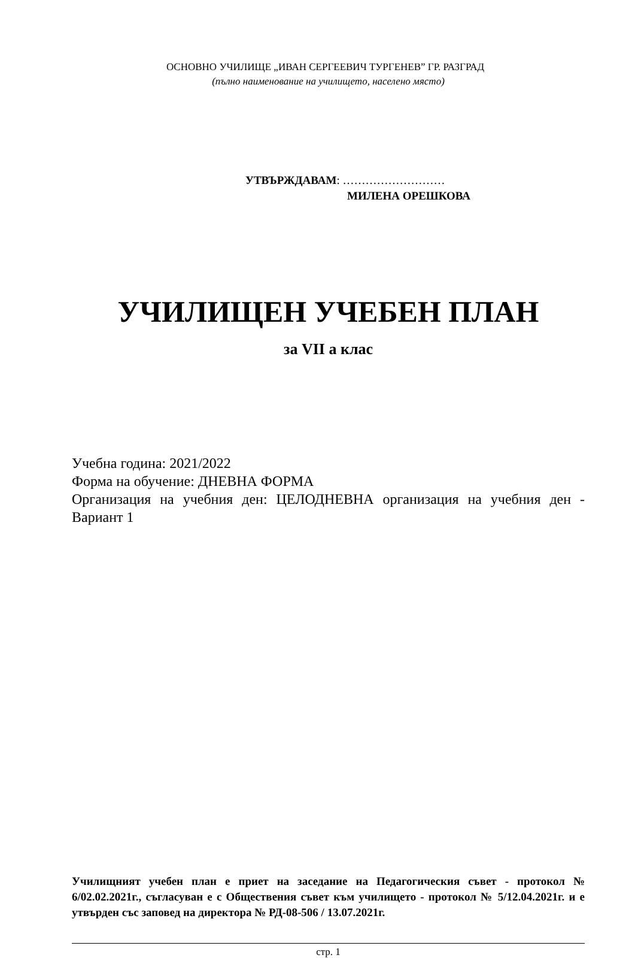ОСНОВНО УЧИЛИЩЕ „ИВАН СЕРГЕЕВИЧ ТУРГЕНЕВ” ГР. РАЗГРАД
(пълно наименование на училището, населено място)
УТВЪРЖДАВАМ: ………………………
МИЛЕНА ОРЕШКОВА
УЧИЛИЩЕН УЧЕБЕН ПЛАН
за VII а клас
Учебна година: 2021/2022
Форма на обучение: ДНЕВНА ФОРМА
Организация на учебния ден: ЦЕЛОДНЕВНА организация на учебния ден - Вариант 1
Училищният учебен план е приет на заседание на Педагогическия съвет - протокол № 6/02.02.2021г., съгласуван е с Обществения съвет към училището - протокол № 5/12.04.2021г. и е утвърден със заповед на директора № РД-08-506 / 13.07.2021г.
стр. 1